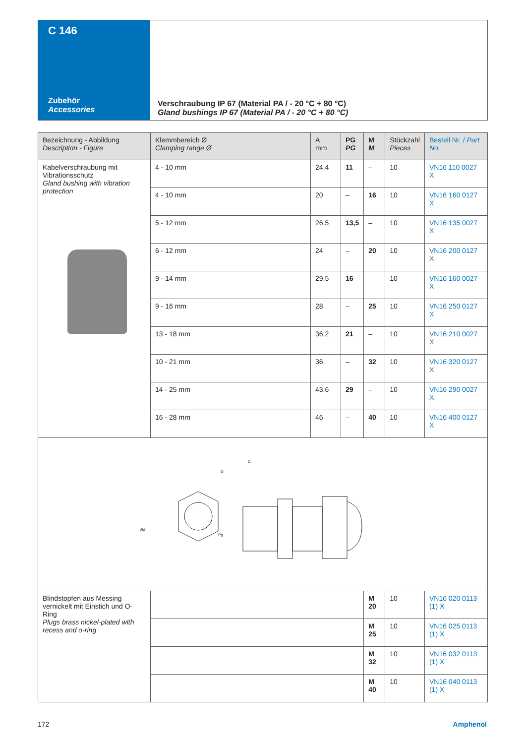C 146
Zubehör
Accessories
Verschraubung IP 67 (Material PA / - 20 °C + 80 °C)
Gland bushings IP 67 (Material PA / - 20 °C + 80 °C)
| Bezeichnung - Abbildung Description - Figure | Klemmbereich Ø Clamping range Ø | A mm | PG PG | M M | Stückzahl Pieces | Bestell Nr. / Part No. |
| --- | --- | --- | --- | --- | --- | --- |
| Kabelverschraubung mit Vibrationsschutz Gland bushing with vibration protection | 4 - 10 mm | 24,4 | 11 | – | 10 | VN16 110 0027 X |
| | 4 - 10 mm | 20 | – | 16 | 10 | VN16 160 0127 X |
| | 5 - 12 mm | 26,5 | 13,5 | – | 10 | VN16 135 0027 X |
| | 6 - 12 mm | 24 | – | 20 | 10 | VN16 200 0127 X |
| | 9 - 14 mm | 29,5 | 16 | – | 10 | VN16 160 0027 X |
| | 9 - 16 mm | 28 | – | 25 | 10 | VN16 250 0127 X |
| | 13 - 18 mm | 36,2 | 21 | – | 10 | VN16 210 0027 X |
| | 10 - 21 mm | 36 | – | 32 | 10 | VN16 320 0127 X |
| | 14 - 25 mm | 43,6 | 29 | – | 10 | VN16 290 0027 X |
| | 16 - 28 mm | 46 | – | 40 | 10 | VN16 400 0127 X |
| ØA C D Pg | | | | | | |
| Blindstopfen aus Messing vernickelt mit Einstich und O-Ring Plugs brass nickel-plated with recess and o-ring | | | | M 20 | 10 | VN16 020 0113 (1) X |
| | | | | M 25 | 10 | VN16 025 0113 (1) X |
| | | | | M 32 | 10 | VN16 032 0113 (1) X |
| | | | | M 40 | 10 | VN16 040 0113 (1) X |
172 Amphenol